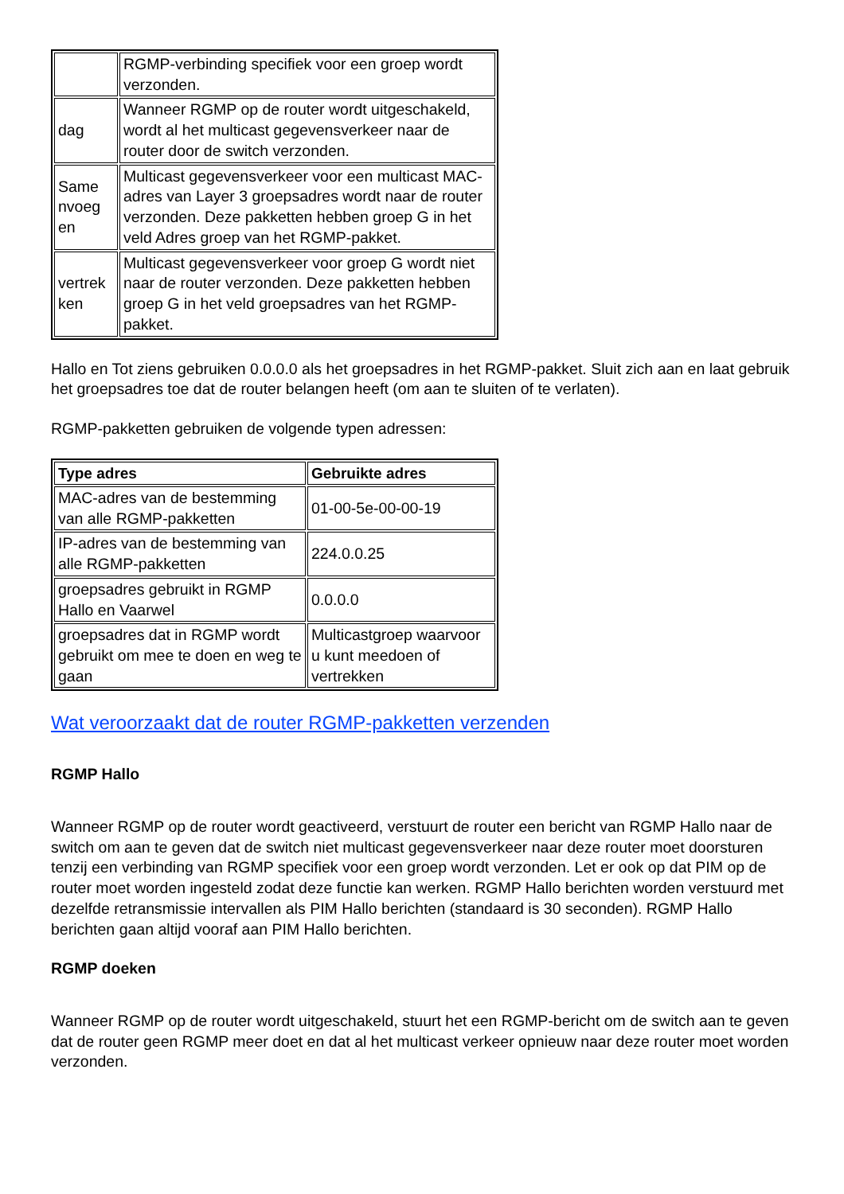| | RGMP-verbinding specifiek voor een groep wordt verzonden. |
| dag | Wanneer RGMP op de router wordt uitgeschakeld, wordt al het multicast gegevensverkeer naar de router door de switch verzonden. |
| Same nvoeg en | Multicast gegevensverkeer voor een multicast MAC-adres van Layer 3 groepsadres wordt naar de router verzonden. Deze pakketten hebben groep G in het veld Adres groep van het RGMP-pakket. |
| vertrek ken | Multicast gegevensverkeer voor groep G wordt niet naar de router verzonden. Deze pakketten hebben groep G in het veld groepsadres van het RGMP-pakket. |
Hallo en Tot ziens gebruiken 0.0.0.0 als het groepsadres in het RGMP-pakket. Sluit zich aan en laat gebruik het groepsadres toe dat de router belangen heeft (om aan te sluiten of te verlaten).
RGMP-pakketten gebruiken de volgende typen adressen:
| Type adres | Gebruikte adres |
| --- | --- |
| MAC-adres van de bestemming van alle RGMP-pakketten | 01-00-5e-00-00-19 |
| IP-adres van de bestemming van alle RGMP-pakketten | 224.0.0.25 |
| groepsadres gebruikt in RGMP Hallo en Vaarwel | 0.0.0.0 |
| groepsadres dat in RGMP wordt gebruikt om mee te doen en weg te gaan | Multicastgroep waarvoor u kunt meedoen of vertrekken |
Wat veroorzaakt dat de router RGMP-pakketten verzenden
RGMP Hallo
Wanneer RGMP op de router wordt geactiveerd, verstuurt de router een bericht van RGMP Hallo naar de switch om aan te geven dat de switch niet multicast gegevensverkeer naar deze router moet doorsturen tenzij een verbinding van RGMP specifiek voor een groep wordt verzonden. Let er ook op dat PIM op de router moet worden ingesteld zodat deze functie kan werken. RGMP Hallo berichten worden verstuurd met dezelfde retransmissie intervallen als PIM Hallo berichten (standaard is 30 seconden). RGMP Hallo berichten gaan altijd vooraf aan PIM Hallo berichten.
RGMP doeken
Wanneer RGMP op de router wordt uitgeschakeld, stuurt het een RGMP-bericht om de switch aan te geven dat de router geen RGMP meer doet en dat al het multicast verkeer opnieuw naar deze router moet worden verzonden.